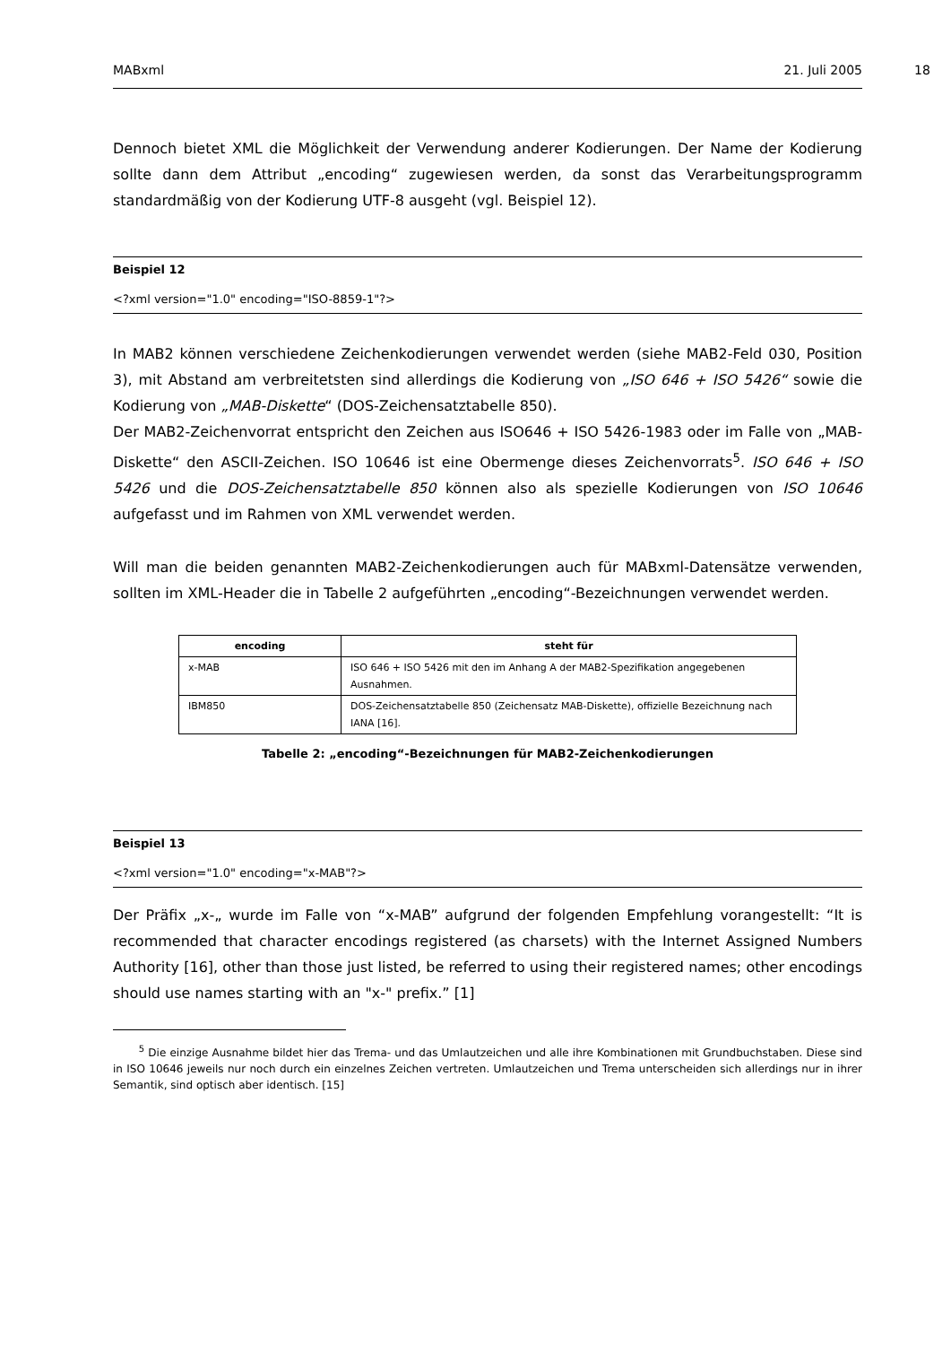MABxml 21. Juli 2005
18
Dennoch bietet XML die Möglichkeit der Verwendung anderer Kodierungen. Der Name der Kodierung sollte dann dem Attribut „encoding“ zugewiesen werden, da sonst das Verarbeitungsprogramm standardmäßig von der Kodierung UTF-8 ausgeht (vgl. Beispiel 12).
Beispiel 12
<?xml version="1.0" encoding="ISO-8859-1"?>
In MAB2 können verschiedene Zeichenkodierungen verwendet werden (siehe MAB2-Feld 030, Position 3), mit Abstand am verbreitetsten sind allerdings die Kodierung von „ISO 646 + ISO 5426“ sowie die Kodierung von „MAB-Diskette“ (DOS-Zeichensatztabelle 850).
Der MAB2-Zeichenvorrat entspricht den Zeichen aus ISO646 + ISO 5426-1983 oder im Falle von „MAB-Diskette“ den ASCII-Zeichen. ISO 10646 ist eine Obermenge dieses Zeichenvorrats<sup>5</sup>. ISO 646 + ISO 5426 und die DOS-Zeichensatztabelle 850 können also als spezielle Kodierungen von ISO 10646 aufgefasst und im Rahmen von XML verwendet werden.
Will man die beiden genannten MAB2-Zeichenkodierungen auch für MABxml-Datensätze verwenden, sollten im XML-Header die in Tabelle 2 aufgeführten „encoding“-Bezeichnungen verwendet werden.
| encoding | steht für |
| --- | --- |
| x-MAB | ISO 646 + ISO 5426 mit den im Anhang A der MAB2-Spezifikation angegebenen Ausnahmen. |
| IBM850 | DOS-Zeichensatztabelle 850 (Zeichensatz MAB-Diskette), offizielle Bezeichnung nach IANA [16]. |
Tabelle 2: „encoding“-Bezeichnungen für MAB2-Zeichenkodierungen
Beispiel 13
<?xml version="1.0" encoding="x-MAB"?>
Der Präfix „x-„ wurde im Falle von “x-MAB” aufgrund der folgenden Empfehlung vorangestellt: “It is recommended that character encodings registered (as charsets) with the Internet Assigned Numbers Authority [16], other than those just listed, be referred to using their registered names; other encodings should use names starting with an "x-" prefix.” [1]
<sup>5</sup> Die einzige Ausnahme bildet hier das Trema- und das Umlautzeichen und alle ihre Kombinationen mit Grundbuchstaben. Diese sind in ISO 10646 jeweils nur noch durch ein einzelnes Zeichen vertreten. Umlautzeichen und Trema unterscheiden sich allerdings nur in ihrer Semantik, sind optisch aber identisch. [15]